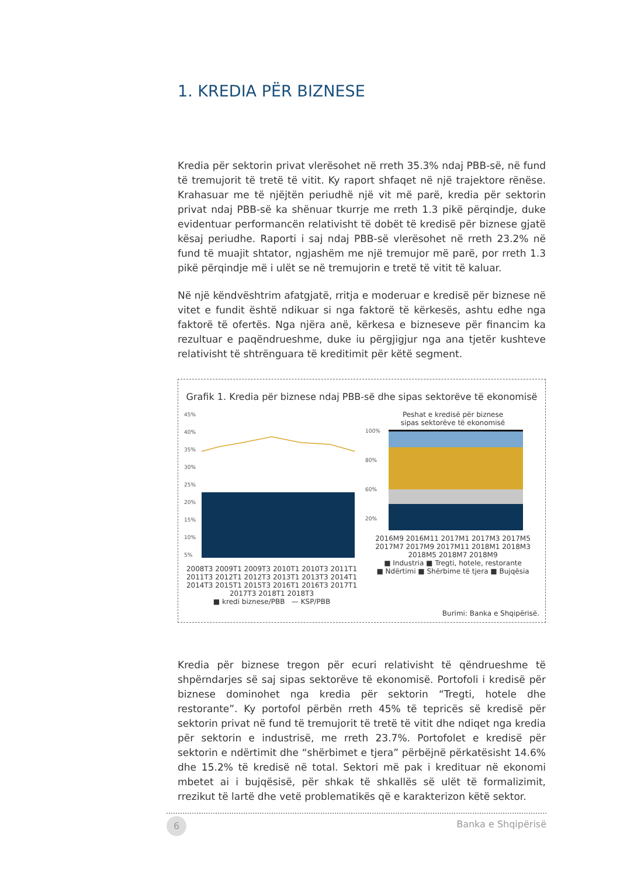1. KREDIA PËR BIZNESE
Kredia për sektorin privat vlerësohet në rreth 35.3% ndaj PBB-së, në fund të tremujorit të tretë të vitit. Ky raport shfaqet në një trajektore rënëse. Krahasuar me të njëjtën periudhë një vit më parë, kredia për sektorin privat ndaj PBB-së ka shënuar tkurrje me rreth 1.3 pikë përqindje, duke evidentuar performancën relativisht të dobët të kredisë për biznese gjatë kësaj periudhe. Raporti i saj ndaj PBB-së vlerësohet në rreth 23.2% në fund të muajit shtator, ngjashëm me një tremujor më parë, por rreth 1.3 pikë përqindje më i ulët se në tremujorin e tretë të vitit të kaluar.
Në një këndvështrim afatgjatë, rritja e moderuar e kredisë për biznese në vitet e fundit është ndikuar si nga faktorë të kërkesës, ashtu edhe nga faktorë të ofertës. Nga njëra anë, kërkesa e bizneseve për financim ka rezultuar e paqëndrueshme, duke iu përgjigjur nga ana tjetër kushteve relativisht të shtrënguara të kreditimit për këtë segment.
Grafik 1. Kredia për biznese ndaj PBB-së dhe sipas sektorëve të ekonomisë
45%
40%
35%
30%
25%
20%
15%
10%
5%
2008T3 2009T1 2009T3 2010T1 2010T3 2011T1 2011T3 2012T1 2012T3 2013T1 2013T3 2014T1 2014T3 2015T1 2015T3 2016T1 2016T3 2017T1 2017T3 2018T1 2018T3
■ kredi biznese/PBB — KSP/PBB
Peshat e kredisë për biznese
sipas sektorëve të ekonomisë
100%
80%
60%
20%
2016M9 2016M11 2017M1 2017M3 2017M5 2017M7 2017M9 2017M11 2018M1 2018M3 2018M5 2018M7 2018M9
■ Industria ■ Tregti, hotele, restorante
■ Ndërtimi ■ Shërbime të tjera ■ Bujqësia
Burimi: Banka e Shqipërisë.
Kredia për biznese tregon për ecuri relativisht të qëndrueshme të shpërndarjes së saj sipas sektorëve të ekonomisë. Portofoli i kredisë për biznese dominohet nga kredia për sektorin “Tregti, hotele dhe restorante”. Ky portofol përbën rreth 45% të tepricës së kredisë për sektorin privat në fund të tremujorit të tretë të vitit dhe ndiqet nga kredia për sektorin e industrisë, me rreth 23.7%. Portofolet e kredisë për sektorin e ndërtimit dhe “shërbimet e tjera” përbëjnë përkatësisht 14.6% dhe 15.2% të kredisë në total. Sektori më pak i kredituar në ekonomi mbetet ai i bujqësisë, për shkak të shkallës së ulët të formalizimit, rrezikut të lartë dhe vetë problematikës që e karakterizon këtë sektor.
6
Banka e Shqipërisë